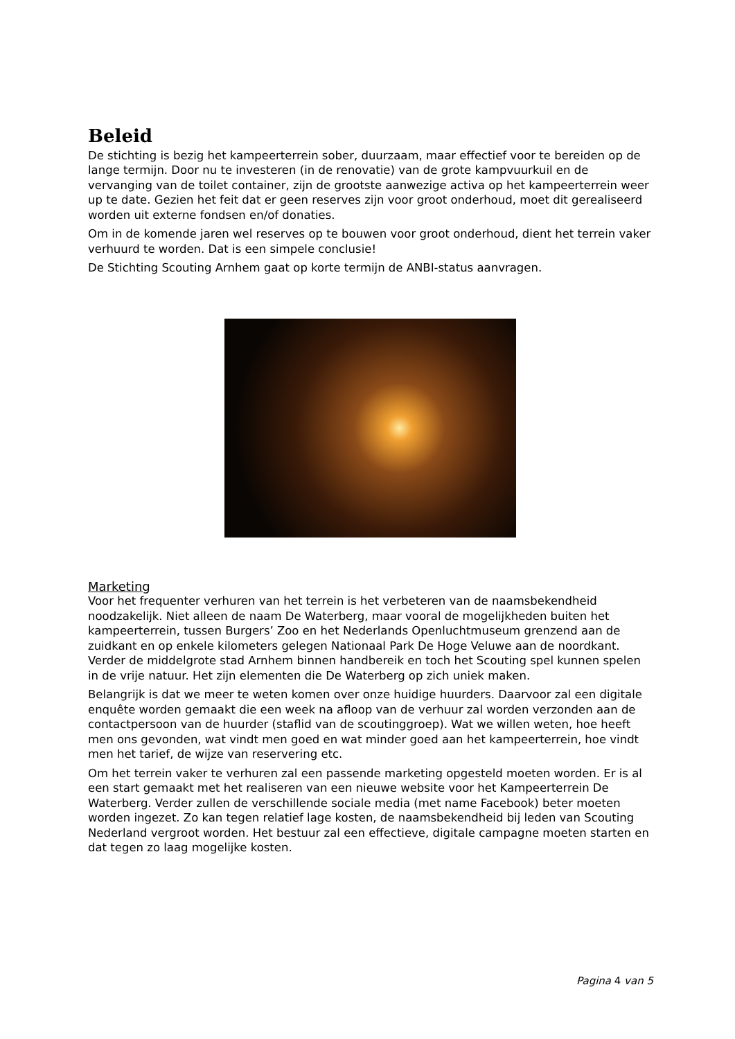Beleid
De stichting is bezig het kampeerterrein sober, duurzaam, maar effectief voor te bereiden op de lange termijn. Door nu te investeren (in de renovatie) van de grote kampvuurkuil en de vervanging van de toilet container, zijn de grootste aanwezige activa op het kampeerterrein weer up te date. Gezien het feit dat er geen reserves zijn voor groot onderhoud, moet dit gerealiseerd worden uit externe fondsen en/of donaties.
Om in de komende jaren wel reserves op te bouwen voor groot onderhoud, dient het terrein vaker verhuurd te worden. Dat is een simpele conclusie!
De Stichting Scouting Arnhem gaat op korte termijn de ANBI-status aanvragen.
Marketing
Voor het frequenter verhuren van het terrein is het verbeteren van de naamsbekendheid noodzakelijk. Niet alleen de naam De Waterberg, maar vooral de mogelijkheden buiten het kampeerterrein, tussen Burgers’ Zoo en het Nederlands Openluchtmuseum grenzend aan de zuidkant en op enkele kilometers gelegen Nationaal Park De Hoge Veluwe aan de noordkant. Verder de middelgrote stad Arnhem binnen handbereik en toch het Scouting spel kunnen spelen in de vrije natuur. Het zijn elementen die De Waterberg op zich uniek maken.
Belangrijk is dat we meer te weten komen over onze huidige huurders. Daarvoor zal een digitale enquête worden gemaakt die een week na afloop van de verhuur zal worden verzonden aan de contactpersoon van de huurder (staflid van de scoutinggroep). Wat we willen weten, hoe heeft men ons gevonden, wat vindt men goed en wat minder goed aan het kampeerterrein, hoe vindt men het tarief, de wijze van reservering etc.
Om het terrein vaker te verhuren zal een passende marketing opgesteld moeten worden. Er is al een start gemaakt met het realiseren van een nieuwe website voor het Kampeerterrein De Waterberg. Verder zullen de verschillende sociale media (met name Facebook) beter moeten worden ingezet. Zo kan tegen relatief lage kosten, de naamsbekendheid bij leden van Scouting Nederland vergroot worden. Het bestuur zal een effectieve, digitale campagne moeten starten en dat tegen zo laag mogelijke kosten.
Pagina 4 van 5